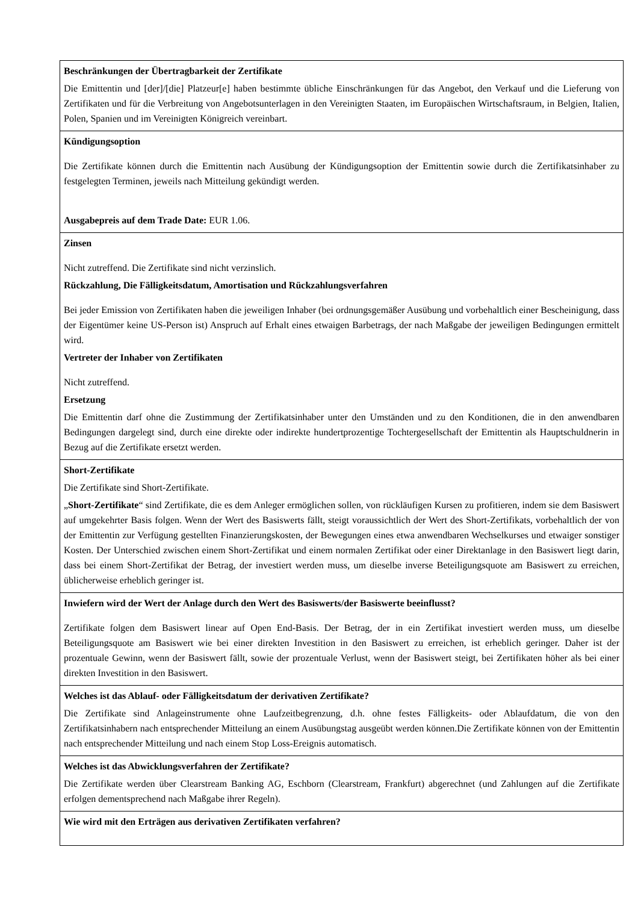| Beschränkungen der Übertragbarkeit der Zertifikate Die Emittentin und [der]/[die] Platzeur[e] haben bestimmte übliche Einschränkungen für das Angebot, den Verkauf und die Lieferung von Zertifikaten und für die Verbreitung von Angebotsunterlagen in den Vereinigten Staaten, im Europäischen Wirtschaftsraum, in Belgien, Italien, Polen, Spanien und im Vereinigten Königreich vereinbart. |
| Kündigungsoption Die Zertifikate können durch die Emittentin nach Ausübung der Kündigungsoption der Emittentin sowie durch die Zertifikatsinhaber zu festgelegten Terminen, jeweils nach Mitteilung gekündigt werden. Ausgabepreis auf dem Trade Date: EUR 1.06. |
| Zinsen Nicht zutreffend. Die Zertifikate sind nicht verzinslich. Rückzahlung, Die Fälligkeitsdatum, Amortisation und Rückzahlungsverfahren Bei jeder Emission von Zertifikaten haben die jeweiligen Inhaber (bei ordnungsgemäßer Ausübung und vorbehaltlich einer Bescheinigung, dass der Eigentümer keine US-Person ist) Anspruch auf Erhalt eines etwaigen Barbetrags, der nach Maßgabe der jeweiligen Bedingungen ermittelt wird. Vertreter der Inhaber von Zertifikaten Nicht zutreffend. Ersetzung Die Emittentin darf ohne die Zustimmung der Zertifikatsinhaber unter den Umständen und zu den Konditionen, die in den anwendbaren Bedingungen dargelegt sind, durch eine direkte oder indirekte hundertprozentige Tochtergesellschaft der Emittentin als Hauptschuldnerin in Bezug auf die Zertifikate ersetzt werden. |
| Short-Zertifikate Die Zertifikate sind Short-Zertifikate. „ Short-Zertifikate “ sind Zertifikate, die es dem Anleger ermöglichen sollen, von rückläufigen Kursen zu profitieren, indem sie dem Basiswert auf umgekehrter Basis folgen. Wenn der Wert des Basiswerts fällt, steigt voraussichtlich der Wert des Short-Zertifikats, vorbehaltlich der von der Emittentin zur Verfügung gestellten Finanzierungskosten, der Bewegungen eines etwa anwendbaren Wechselkurses und etwaiger sonstiger Kosten. Der Unterschied zwischen einem Short-Zertifikat und einem normalen Zertifikat oder einer Direktanlage in den Basiswert liegt darin, dass bei einem Short-Zertifikat der Betrag, der investiert werden muss, um dieselbe inverse Beteiligungsquote am Basiswert zu erreichen, üblicherweise erheblich geringer ist. |
| Inwiefern wird der Wert der Anlage durch den Wert des Basiswerts/der Basiswerte beeinflusst? Zertifikate folgen dem Basiswert linear auf Open End-Basis. Der Betrag, der in ein Zertifikat investiert werden muss, um dieselbe Beteiligungsquote am Basiswert wie bei einer direkten Investition in den Basiswert zu erreichen, ist erheblich geringer. Daher ist der prozentuale Gewinn, wenn der Basiswert fällt, sowie der prozentuale Verlust, wenn der Basiswert steigt, bei Zertifikaten höher als bei einer direkten Investition in den Basiswert. |
| Welches ist das Ablauf- oder Fälligkeitsdatum der derivativen Zertifikate? Die Zertifikate sind Anlageinstrumente ohne Laufzeitbegrenzung, d.h. ohne festes Fälligkeits- oder Ablaufdatum, die von den Zertifikatsinhabern nach entsprechender Mitteilung an einem Ausübungstag ausgeübt werden können.Die Zertifikate können von der Emittentin nach entsprechender Mitteilung und nach einem Stop Loss-Ereignis automatisch. |
| Welches ist das Abwicklungsverfahren der Zertifikate? Die Zertifikate werden über Clearstream Banking AG, Eschborn (Clearstream, Frankfurt) abgerechnet (und Zahlungen auf die Zertifikate erfolgen dementsprechend nach Maßgabe ihrer Regeln). |
| Wie wird mit den Erträgen aus derivativen Zertifikaten verfahren? |